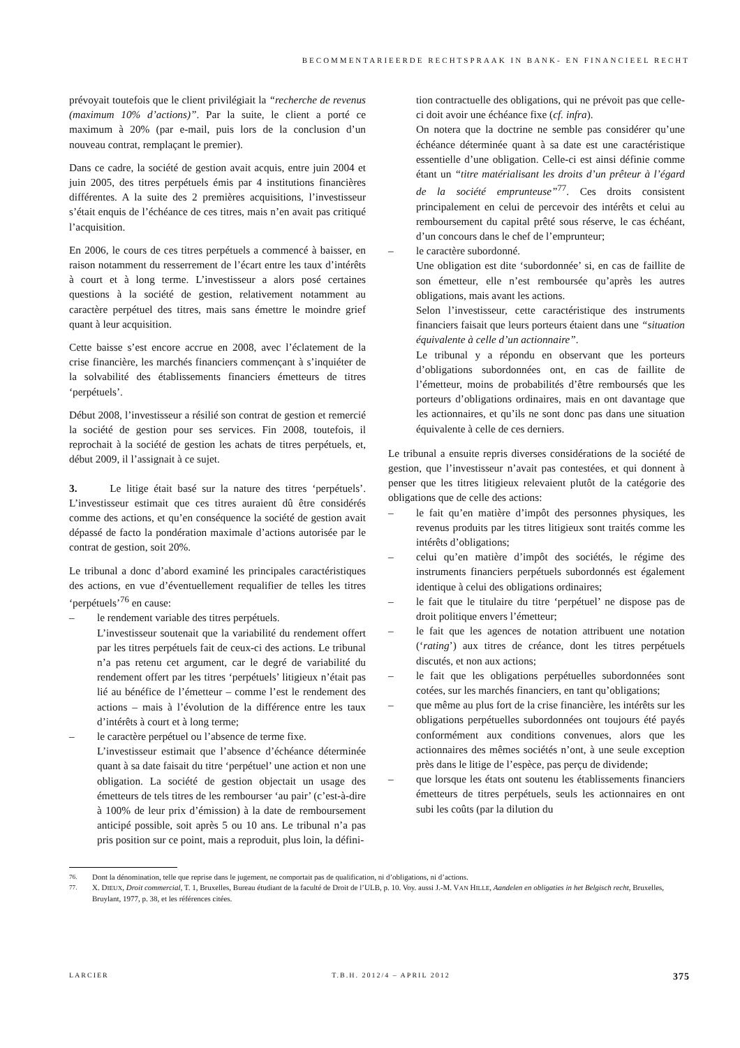BECOMMENTARIEERDE RECHTSPRAAK IN BANK- EN FINANCIEEL RECHT
prévoyait toutefois que le client privilégiait la “recherche de revenus (maximum 10% d’actions)”. Par la suite, le client a porté ce maximum à 20% (par e-mail, puis lors de la conclusion d’un nouveau contrat, remplaçant le premier).
Dans ce cadre, la société de gestion avait acquis, entre juin 2004 et juin 2005, des titres perpétuels émis par 4 institutions financières différentes. A la suite des 2 premières acquisitions, l’investisseur s’était enquis de l’échéance de ces titres, mais n’en avait pas critiqué l’acquisition.
En 2006, le cours de ces titres perpétuels a commencé à baisser, en raison notamment du resserrement de l’écart entre les taux d’intérêts à court et à long terme. L’investisseur a alors posé certaines questions à la société de gestion, relativement notamment au caractère perpétuel des titres, mais sans émettre le moindre grief quant à leur acquisition.
Cette baisse s’est encore accrue en 2008, avec l’éclatement de la crise financière, les marchés financiers commençant à s’inquiéter de la solvabilité des établissements financiers émetteurs de titres ‘perpétuels’.
Début 2008, l’investisseur a résilié son contrat de gestion et remercié la société de gestion pour ses services. Fin 2008, toutefois, il reprochait à la société de gestion les achats de titres perpétuels, et, début 2009, il l’assignait à ce sujet.
3. Le litige était basé sur la nature des titres ‘perpétuels’. L’investisseur estimait que ces titres auraient dû être considérés comme des actions, et qu’en conséquence la société de gestion avait dépassé de facto la pondération maximale d’actions autorisée par le contrat de gestion, soit 20%.
Le tribunal a donc d’abord examiné les principales caractéristiques des actions, en vue d’éventuellement requalifier de telles les titres ‘perpétuels’<sup>76</sup> en cause:
– le rendement variable des titres perpétuels.
L’investisseur soutenait que la variabilité du rendement offert par les titres perpétuels fait de ceux-ci des actions. Le tribunal n’a pas retenu cet argument, car le degré de variabilité du rendement offert par les titres ‘perpétuels’ litigieux n’était pas lié au bénéfice de l’émetteur – comme l’est le rendement des actions – mais à l’évolution de la différence entre les taux d’intérêts à court et à long terme;
– le caractère perpétuel ou l’absence de terme fixe.
L’investisseur estimait que l’absence d’échéance déterminée quant à sa date faisait du titre ‘perpétuel’ une action et non une obligation. La société de gestion objectait un usage des émetteurs de tels titres de les rembourser ‘au pair’ (c’est-à-dire à 100% de leur prix d’émission) à la date de remboursement anticipé possible, soit après 5 ou 10 ans. Le tribunal n’a pas pris position sur ce point, mais a reproduit, plus loin, la défini-
tion contractuelle des obligations, qui ne prévoit pas que celle-ci doit avoir une échéance fixe (cf. infra).
On notera que la doctrine ne semble pas considérer qu’une échéance déterminée quant à sa date est une caractéristique essentielle d’une obligation. Celle-ci est ainsi définie comme étant un “titre matérialisant les droits d’un prêteur à l’égard de la société emprunteuse”<sup>77</sup>. Ces droits consistent principalement en celui de percevoir des intérêts et celui au remboursement du capital prêté sous réserve, le cas échéant, d’un concours dans le chef de l’emprunteur;
– le caractère subordonné.
Une obligation est dite ‘subordonnée’ si, en cas de faillite de son émetteur, elle n’est remboursée qu’après les autres obligations, mais avant les actions.
Selon l’investisseur, cette caractéristique des instruments financiers faisait que leurs porteurs étaient dans une “situation équivalente à celle d’un actionnaire”.
Le tribunal y a répondu en observant que les porteurs d’obligations subordonnées ont, en cas de faillite de l’émetteur, moins de probabilités d’être remboursés que les porteurs d’obligations ordinaires, mais en ont davantage que les actionnaires, et qu’ils ne sont donc pas dans une situation équivalente à celle de ces derniers.
Le tribunal a ensuite repris diverses considérations de la société de gestion, que l’investisseur n’avait pas contestées, et qui donnent à penser que les titres litigieux relevaient plutôt de la catégorie des obligations que de celle des actions:
– le fait qu’en matière d’impôt des personnes physiques, les revenus produits par les titres litigieux sont traités comme les intérêts d’obligations;
– celui qu’en matière d’impôt des sociétés, le régime des instruments financiers perpétuels subordonnés est également identique à celui des obligations ordinaires;
– le fait que le titulaire du titre ‘perpétuel’ ne dispose pas de droit politique envers l’émetteur;
– le fait que les agences de notation attribuent une notation (‘rating’) aux titres de créance, dont les titres perpétuels discutés, et non aux actions;
– le fait que les obligations perpétuelles subordonnées sont cotées, sur les marchés financiers, en tant qu’obligations;
– que même au plus fort de la crise financière, les intérêts sur les obligations perpétuelles subordonnées ont toujours été payés conformément aux conditions convenues, alors que les actionnaires des mêmes sociétés n’ont, à une seule exception près dans le litige de l’espèce, pas perçu de dividende;
– que lorsque les états ont soutenu les établissements financiers émetteurs de titres perpétuels, seuls les actionnaires en ont subi les coûts (par la dilution du
<sup>76.</sup> Dont la dénomination, telle que reprise dans le jugement, ne comportait pas de qualification, ni d’obligations, ni d’actions.
<sup>77.</sup> X. DIEUX, Droit commercial, T. 1, Bruxelles, Bureau étudiant de la faculté de Droit de l’ULB, p. 10. Voy. aussi J.-M. VAN HILLE, Aandelen en obligaties in het Belgisch recht, Bruxelles, Bruylant, 1977, p. 38, et les références citées.
LARCIER T.B.H. 2012/4 – APRIL 2012 375